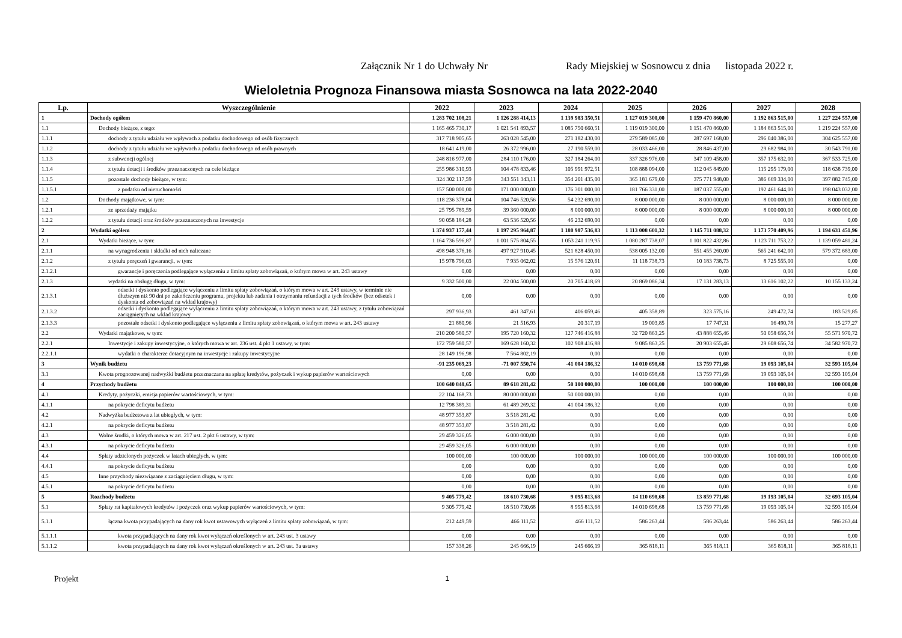Załącznik Nr 1 do Uchwały Nr Rady Miejskiej w Sosnowcu z dnia listopada 2022 r.
Wieloletnia Prognoza Finansowa miasta Sosnowca na lata 2022-2040
| Lp. | Wyszczególnienie | 2022 | 2023 | 2024 | 2025 | 2026 | 2027 | 2028 |
| --- | --- | --- | --- | --- | --- | --- | --- | --- |
| 1 | Dochody ogółem | 1 283 702 108,21 | 1 126 288 414,13 | 1 139 983 350,51 | 1 127 019 300,00 | 1 159 470 860,00 | 1 192 863 515,00 | 1 227 224 557,00 |
| 1.1 | Dochody bieżące, z tego: | 1 165 465 730,17 | 1 021 541 893,57 | 1 085 750 660,51 | 1 119 019 300,00 | 1 151 470 860,00 | 1 184 863 515,00 | 1 219 224 557,00 |
| 1.1.1 | dochody z tytułu udziału we wpływach z podatku dochodowego od osób fizycznych | 317 718 905,65 | 263 028 545,00 | 271 182 430,00 | 279 589 085,00 | 287 697 168,00 | 296 040 386,00 | 304 625 557,00 |
| 1.1.2 | dochody z tytułu udziału we wpływach z podatku dochodowego od osób prawnych | 18 641 419,00 | 26 372 996,00 | 27 190 559,00 | 28 033 466,00 | 28 846 437,00 | 29 682 984,00 | 30 543 791,00 |
| 1.1.3 | z subwencji ogólnej | 248 816 977,00 | 284 110 176,00 | 327 184 264,00 | 337 326 976,00 | 347 109 458,00 | 357 175 632,00 | 367 533 725,00 |
| 1.1.4 | z tytułu dotacji i środków przeznaczonych na cele bieżące | 255 986 310,93 | 104 478 833,46 | 105 991 972,51 | 108 888 094,00 | 112 045 849,00 | 115 295 179,00 | 118 638 739,00 |
| 1.1.5 | pozostałe dochody bieżące, w tym: | 324 302 117,59 | 343 551 343,11 | 354 201 435,00 | 365 181 679,00 | 375 771 948,00 | 386 669 334,00 | 397 882 745,00 |
| 1.1.5.1 | z podatku od nieruchomości | 157 500 000,00 | 171 000 000,00 | 176 301 000,00 | 181 766 331,00 | 187 037 555,00 | 192 461 644,00 | 198 043 032,00 |
| 1.2 | Dochody majątkowe, w tym: | 118 236 378,04 | 104 746 520,56 | 54 232 690,00 | 8 000 000,00 | 8 000 000,00 | 8 000 000,00 | 8 000 000,00 |
| 1.2.1 | ze sprzedaży majątku | 25 795 789,59 | 39 360 000,00 | 8 000 000,00 | 8 000 000,00 | 8 000 000,00 | 8 000 000,00 | 8 000 000,00 |
| 1.2.2 | z tytułu dotacji oraz środków przeznaczonych na inwestycje | 90 058 184,28 | 63 536 520,56 | 46 232 690,00 | 0,00 | 0,00 | 0,00 | 0,00 |
| 2 | Wydatki ogółem | 1 374 937 177,44 | 1 197 295 964,87 | 1 180 987 536,83 | 1 113 008 601,32 | 1 145 711 088,32 | 1 173 770 409,96 | 1 194 631 451,96 |
| 2.1 | Wydatki bieżące, w tym: | 1 164 736 596,87 | 1 001 575 804,55 | 1 053 241 119,95 | 1 080 287 738,07 | 1 101 822 432,86 | 1 123 711 753,22 | 1 139 059 481,24 |
| 2.1.1 | na wynagrodzenia i składki od nich naliczane | 498 948 376,16 | 497 927 910,45 | 521 828 450,00 | 538 005 132,00 | 551 455 260,00 | 565 241 642,00 | 579 372 683,00 |
| 2.1.2 | z tytułu poręczeń i gwarancji, w tym: | 15 978 796,03 | 7 935 062,02 | 15 576 120,61 | 11 118 738,73 | 10 183 738,73 | 8 725 555,00 | 0,00 |
| 2.1.2.1 | gwarancje i poręczenia podlegające wyłączeniu z limitu spłaty zobowiązań, o którym mowa w art. 243 ustawy | 0,00 | 0,00 | 0,00 | 0,00 | 0,00 | 0,00 | 0,00 |
| 2.1.3 | wydatki na obsługę długu, w tym: | 9 332 500,00 | 22 004 500,00 | 20 705 418,69 | 20 869 086,34 | 17 131 283,13 | 13 616 102,22 | 10 155 133,24 |
| 2.1.3.1 | odsetki i dyskonto podlegające wyłączeniu z limitu spłaty zobowiązań, o którym mowa w art. 243 ustawy, w terminie nie dłuższym niż 90 dni po zakończeniu programu, projektu lub zadania i otrzymaniu refundacji z tych środków (bez odsetek i dyskonta od zobowiązań na wkład krajowy) | 0,00 | 0,00 | 0,00 | 0,00 | 0,00 | 0,00 | 0,00 |
| 2.1.3.2 | odsetki i dyskonto podlegające wyłączeniu z limitu spłaty zobowiązań, o którym mowa w art. 243 ustawy, z tytułu zobowiązań zaciągniętych na wkład krajowy | 297 936,93 | 461 347,61 | 406 059,46 | 405 358,89 | 323 575,16 | 249 472,74 | 183 529,85 |
| 2.1.3.3 | pozostałe odsetki i dyskonto podlegające wyłączeniu z limitu spłaty zobowiązań, o którym mowa w art. 243 ustawy | 21 880,96 | 21 516,93 | 20 317,19 | 19 003,85 | 17 747,31 | 16 490,78 | 15 277,27 |
| 2.2 | Wydatki majątkowe, w tym: | 210 200 580,57 | 195 720 160,32 | 127 746 416,88 | 32 720 863,25 | 43 888 655,46 | 50 058 656,74 | 55 571 970,72 |
| 2.2.1 | Inwestycje i zakupy inwestycyjne, o których mowa w art. 236 ust. 4 pkt 1 ustawy, w tym: | 172 759 580,57 | 169 628 160,32 | 102 908 416,88 | 9 085 863,25 | 20 903 655,46 | 29 608 656,74 | 34 582 970,72 |
| 2.2.1.1 | wydatki o charakterze dotacyjnym na inwestycje i zakupy inwestycyjne | 28 149 196,98 | 7 564 802,19 | 0,00 | 0,00 | 0,00 | 0,00 | 0,00 |
| 3 | Wynik budżetu | -91 235 069,23 | -71 007 550,74 | -41 004 186,32 | 14 010 698,68 | 13 759 771,68 | 19 093 105,04 | 32 593 105,04 |
| 3.1 | Kwota prognozowanej nadwyżki budżetu przeznaczana na spłatę kredytów, pożyczek i wykup papierów wartościowych | 0,00 | 0,00 | 0,00 | 14 010 698,68 | 13 759 771,68 | 19 093 105,04 | 32 593 105,04 |
| 4 | Przychody budżetu | 100 640 848,65 | 89 618 281,42 | 50 100 000,00 | 100 000,00 | 100 000,00 | 100 000,00 | 100 000,00 |
| 4.1 | Kredyty, pożyczki, emisja papierów wartościowych, w tym: | 22 104 168,73 | 80 000 000,00 | 50 000 000,00 | 0,00 | 0,00 | 0,00 | 0,00 |
| 4.1.1 | na pokrycie deficytu budżetu | 12 798 389,31 | 61 489 269,32 | 41 004 186,32 | 0,00 | 0,00 | 0,00 | 0,00 |
| 4.2 | Nadwyżka budżetowa z lat ubiegłych, w tym: | 48 977 353,87 | 3 518 281,42 | 0,00 | 0,00 | 0,00 | 0,00 | 0,00 |
| 4.2.1 | na pokrycie deficytu budżetu | 48 977 353,87 | 3 518 281,42 | 0,00 | 0,00 | 0,00 | 0,00 | 0,00 |
| 4.3 | Wolne środki, o których mowa w art. 217 ust. 2 pkt 6 ustawy, w tym: | 29 459 326,05 | 6 000 000,00 | 0,00 | 0,00 | 0,00 | 0,00 | 0,00 |
| 4.3.1 | na pokrycie deficytu budżetu | 29 459 326,05 | 6 000 000,00 | 0,00 | 0,00 | 0,00 | 0,00 | 0,00 |
| 4.4 | Spłaty udzielonych pożyczek w latach ubiegłych, w tym: | 100 000,00 | 100 000,00 | 100 000,00 | 100 000,00 | 100 000,00 | 100 000,00 | 100 000,00 |
| 4.4.1 | na pokrycie deficytu budżetu | 0,00 | 0,00 | 0,00 | 0,00 | 0,00 | 0,00 | 0,00 |
| 4.5 | Inne przychody niezwiązane z zaciągnięciem długu, w tym: | 0,00 | 0,00 | 0,00 | 0,00 | 0,00 | 0,00 | 0,00 |
| 4.5.1 | na pokrycie deficytu budżetu | 0,00 | 0,00 | 0,00 | 0,00 | 0,00 | 0,00 | 0,00 |
| 5 | Rozchody budżetu | 9 405 779,42 | 18 610 730,68 | 9 095 813,68 | 14 110 698,68 | 13 859 771,68 | 19 193 105,04 | 32 693 105,04 |
| 5.1 | Spłaty rat kapitałowych kredytów i pożyczek oraz wykup papierów wartościowych, w tym: | 9 305 779,42 | 18 510 730,68 | 8 995 813,68 | 14 010 698,68 | 13 759 771,68 | 19 093 105,04 | 32 593 105,04 |
| 5.1.1 | łączna kwota przypadających na dany rok kwot ustawowych wyłączeń z limitu spłaty zobowiązań, w tym: | 212 449,59 | 466 111,52 | 466 111,52 | 586 263,44 | 586 263,44 | 586 263,44 | 586 263,44 |
| 5.1.1.1 | kwota przypadających na dany rok kwot wyłączeń określonych w art. 243 ust. 3 ustawy | 0,00 | 0,00 | 0,00 | 0,00 | 0,00 | 0,00 | 0,00 |
| 5.1.1.2 | kwota przypadających na dany rok kwot wyłączeń określonych w art. 243 ust. 3a ustawy | 157 338,26 | 245 666,19 | 245 666,19 | 365 818,11 | 365 818,11 | 365 818,11 | 365 818,11 |
Projekt 1